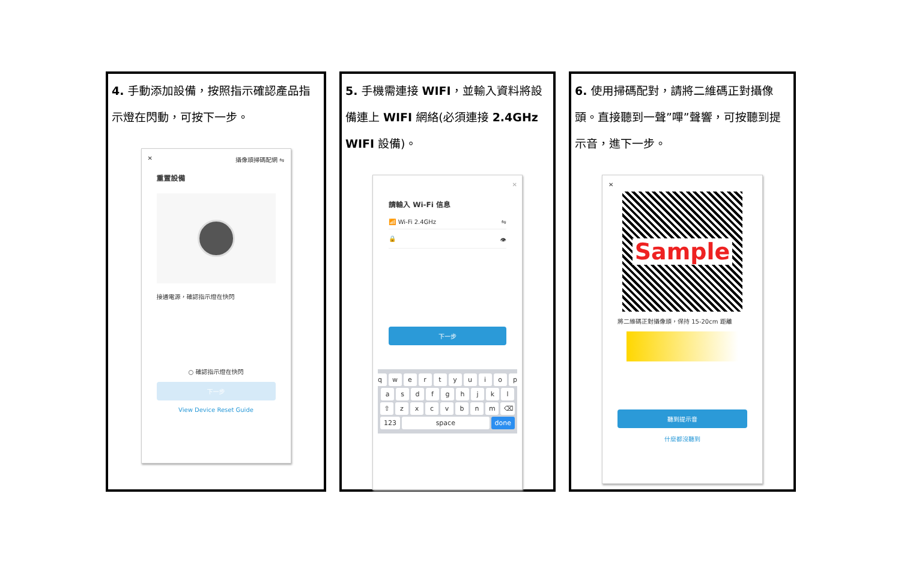4. 手動添加設備，按照指示確認產品指示燈在閃動，可按下一步。
✕ 攝像頭掃碼配網 ⇋
重置設備
接通電源，確認指示燈在快閃
○ 確認指示燈在快閃
下一步
View Device Reset Guide
5. 手機需連接 WIFI，並輸入資料將設備連上 WIFI 網絡(必須連接 2.4GHz WIFI 設備)。
✕
請輸入 Wi-Fi 信息
📶 Wi-Fi 2.4GHz ⇋
🔒 👁
下一步
qwertyuiop
asdfghjkl
⇧ zxcvbnm ⌫
123 space done
6. 使用掃碼配對，請將二維碼正對攝像頭。直接聽到一聲”嗶”聲響，可按聽到提示音，進下一步。
✕
Sample
將二維碼正對攝像頭，保持 15-20cm 距離
聽到提示音
什麼都沒聽到